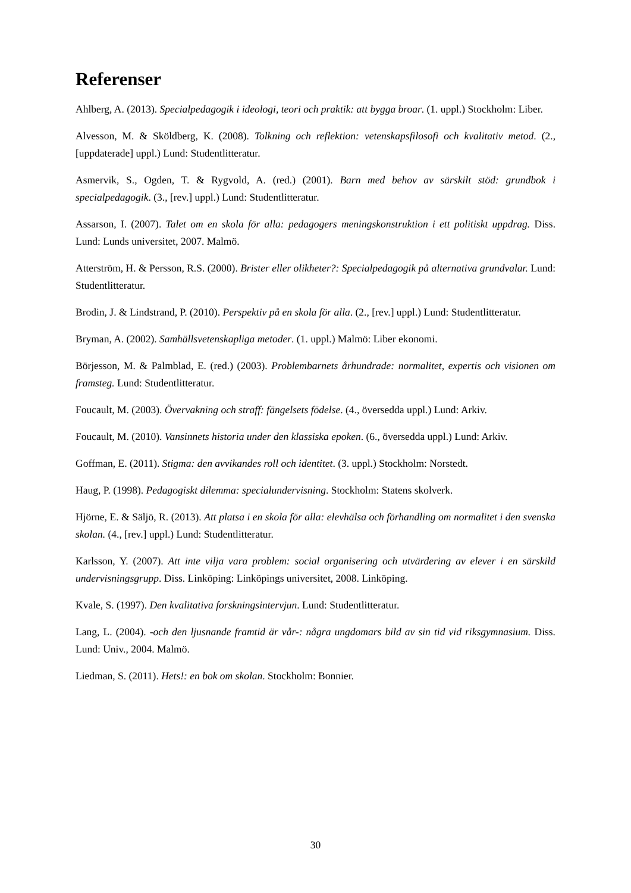Referenser
Ahlberg, A. (2013). Specialpedagogik i ideologi, teori och praktik: att bygga broar. (1. uppl.) Stockholm: Liber.
Alvesson, M. & Sköldberg, K. (2008). Tolkning och reflektion: vetenskapsfilosofi och kvalitativ metod. (2., [uppdaterade] uppl.) Lund: Studentlitteratur.
Asmervik, S., Ogden, T. & Rygvold, A. (red.) (2001). Barn med behov av särskilt stöd: grundbok i specialpedagogik. (3., [rev.] uppl.) Lund: Studentlitteratur.
Assarson, I. (2007). Talet om en skola för alla: pedagogers meningskonstruktion i ett politiskt uppdrag. Diss. Lund: Lunds universitet, 2007. Malmö.
Atterström, H. & Persson, R.S. (2000). Brister eller olikheter?: Specialpedagogik på alternativa grundvalar. Lund: Studentlitteratur.
Brodin, J. & Lindstrand, P. (2010). Perspektiv på en skola för alla. (2., [rev.] uppl.) Lund: Studentlitteratur.
Bryman, A. (2002). Samhällsvetenskapliga metoder. (1. uppl.) Malmö: Liber ekonomi.
Börjesson, M. & Palmblad, E. (red.) (2003). Problembarnets århundrade: normalitet, expertis och visionen om framsteg. Lund: Studentlitteratur.
Foucault, M. (2003). Övervakning och straff: fängelsets födelse. (4., översedda uppl.) Lund: Arkiv.
Foucault, M. (2010). Vansinnets historia under den klassiska epoken. (6., översedda uppl.) Lund: Arkiv.
Goffman, E. (2011). Stigma: den avvikandes roll och identitet. (3. uppl.) Stockholm: Norstedt.
Haug, P. (1998). Pedagogiskt dilemma: specialundervisning. Stockholm: Statens skolverk.
Hjörne, E. & Säljö, R. (2013). Att platsa i en skola för alla: elevhälsa och förhandling om normalitet i den svenska skolan. (4., [rev.] uppl.) Lund: Studentlitteratur.
Karlsson, Y. (2007). Att inte vilja vara problem: social organisering och utvärdering av elever i en särskild undervisningsgrupp. Diss. Linköping: Linköpings universitet, 2008. Linköping.
Kvale, S. (1997). Den kvalitativa forskningsintervjun. Lund: Studentlitteratur.
Lang, L. (2004). -och den ljusnande framtid är vår-: några ungdomars bild av sin tid vid riksgymnasium. Diss. Lund: Univ., 2004. Malmö.
Liedman, S. (2011). Hets!: en bok om skolan. Stockholm: Bonnier.
30